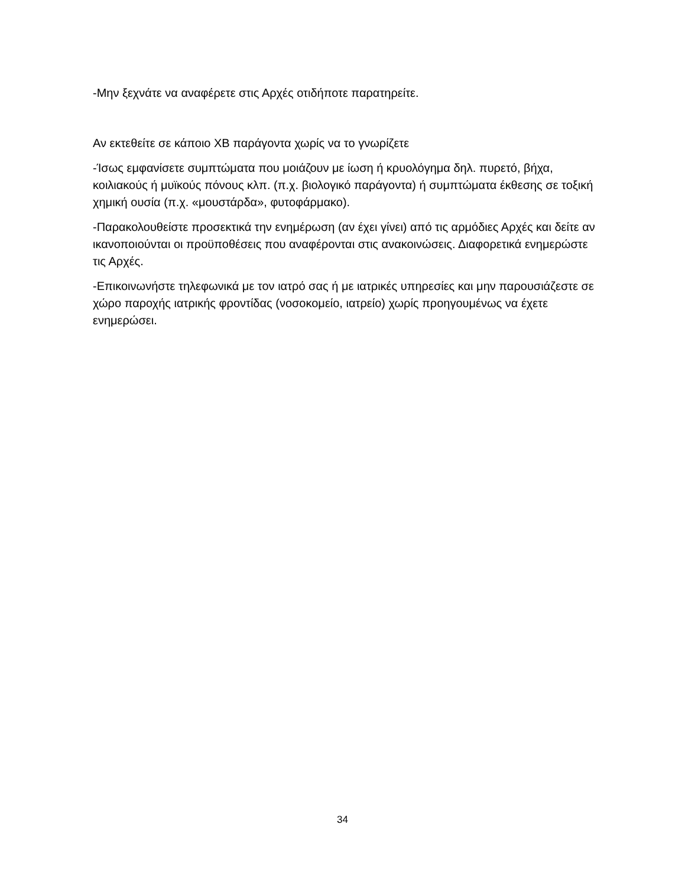-Μην ξεχνάτε να αναφέρετε στις Αρχές οτιδήποτε παρατηρείτε.
Αν εκτεθείτε σε κάποιο ΧΒ παράγοντα χωρίς να το γνωρίζετε
-Ίσως εμφανίσετε συμπτώματα που μοιάζουν με ίωση ή κρυολόγημα δηλ. πυρετό, βήχα, κοιλιακούς ή μυϊκούς πόνους κλπ. (π.χ. βιολογικό παράγοντα) ή συμπτώματα έκθεσης σε τοξική χημική ουσία (π.χ. «μουστάρδα», φυτοφάρμακο).
-Παρακολουθείστε προσεκτικά την ενημέρωση (αν έχει γίνει) από τις αρμόδιες Αρχές και δείτε αν ικανοποιούνται οι προϋποθέσεις που αναφέρονται στις ανακοινώσεις. Διαφορετικά ενημερώστε τις Αρχές.
-Επικοινωνήστε τηλεφωνικά με τον ιατρό σας ή με ιατρικές υπηρεσίες και μην παρουσιάζεστε σε χώρο παροχής ιατρικής φροντίδας (νοσοκομείο, ιατρείο) χωρίς προηγουμένως να έχετε ενημερώσει.
34